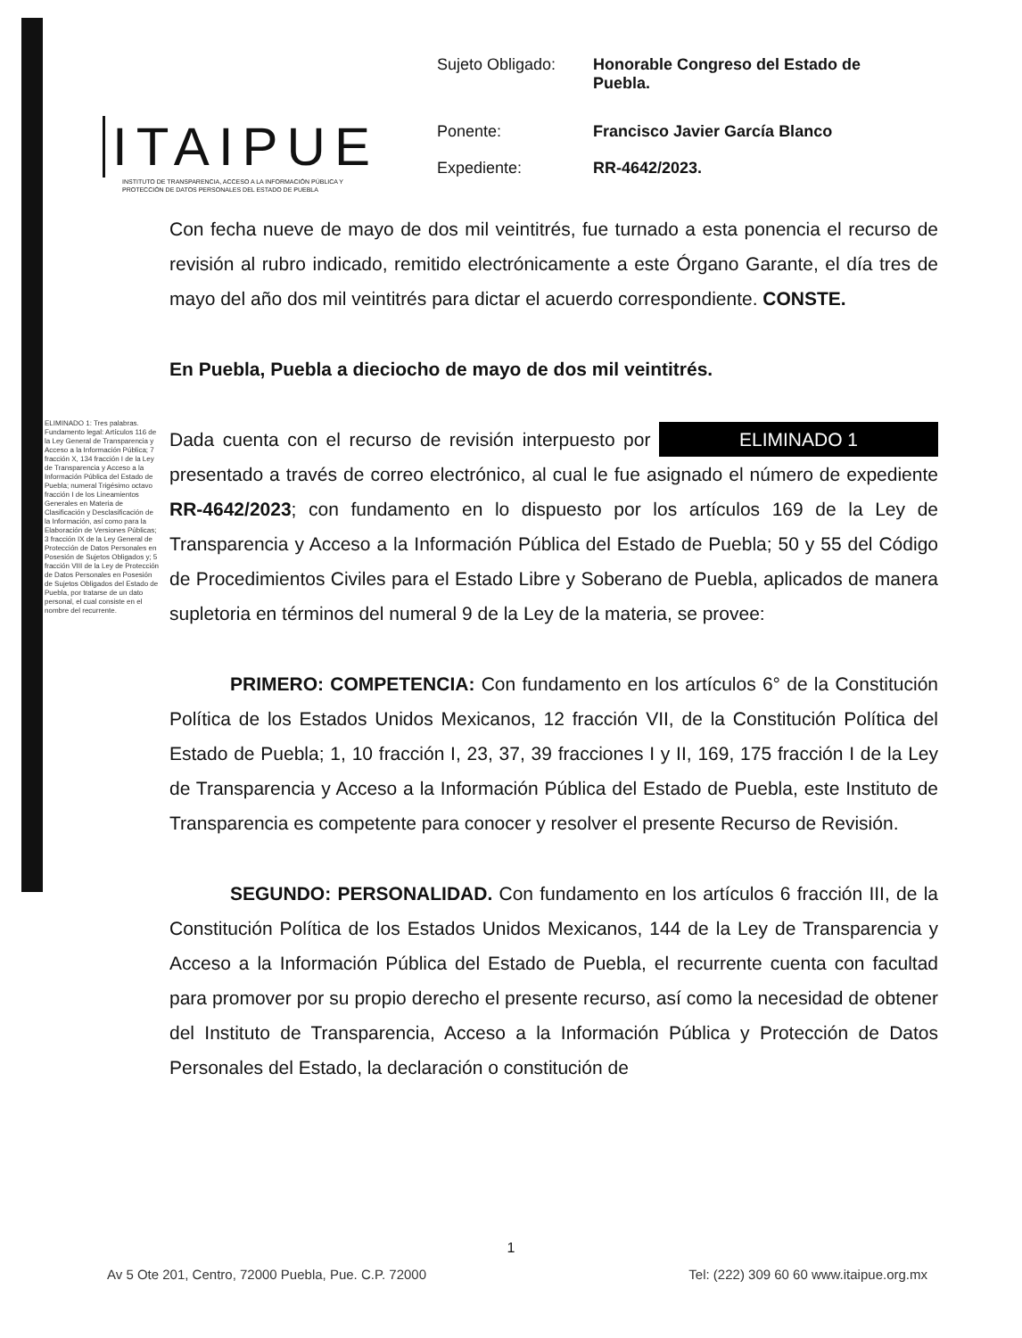ITAIPUE
INSTITUTO DE TRANSPARENCIA, ACCESO A LA INFORMACIÓN PÚBLICA Y PROTECCIÓN DE DATOS PERSONALES DEL ESTADO DE PUEBLA
| Sujeto Obligado: | Honorable Congreso del Estado de Puebla. |
| Ponente: | Francisco Javier García Blanco |
| Expediente: | RR-4642/2023. |
ELIMINADO 1: Tres palabras. Fundamento legal: Artículos 116 de la Ley General de Transparencia y Acceso a la Información Pública; 7 fracción X, 134 fracción I de la Ley de Transparencia y Acceso a la Información Pública del Estado de Puebla; numeral Trigésimo octavo fracción I de los Lineamientos Generales en Materia de Clasificación y Desclasificación de la Información, así como para la Elaboración de Versiones Públicas; 3 fracción IX de la Ley General de Protección de Datos Personales en Posesión de Sujetos Obligados y; 5 fracción VIII de la Ley de Protección de Datos Personales en Posesión de Sujetos Obligados del Estado de Puebla, por tratarse de un dato personal, el cual consiste en el nombre del recurrente.
Con fecha nueve de mayo de dos mil veintitrés, fue turnado a esta ponencia el recurso de revisión al rubro indicado, remitido electrónicamente a este Órgano Garante, el día tres de mayo del año dos mil veintitrés para dictar el acuerdo correspondiente. CONSTE.
En Puebla, Puebla a dieciocho de mayo de dos mil veintitrés.
Dada cuenta con el recurso de revisión interpuesto por ELIMINADO 1 presentado a través de correo electrónico, al cual le fue asignado el número de expediente RR-4642/2023; con fundamento en lo dispuesto por los artículos 169 de la Ley de Transparencia y Acceso a la Información Pública del Estado de Puebla; 50 y 55 del Código de Procedimientos Civiles para el Estado Libre y Soberano de Puebla, aplicados de manera supletoria en términos del numeral 9 de la Ley de la materia, se provee:
PRIMERO: COMPETENCIA: Con fundamento en los artículos 6° de la Constitución Política de los Estados Unidos Mexicanos, 12 fracción VII, de la Constitución Política del Estado de Puebla; 1, 10 fracción I, 23, 37, 39 fracciones I y II, 169, 175 fracción I de la Ley de Transparencia y Acceso a la Información Pública del Estado de Puebla, este Instituto de Transparencia es competente para conocer y resolver el presente Recurso de Revisión.
SEGUNDO: PERSONALIDAD. Con fundamento en los artículos 6 fracción III, de la Constitución Política de los Estados Unidos Mexicanos, 144 de la Ley de Transparencia y Acceso a la Información Pública del Estado de Puebla, el recurrente cuenta con facultad para promover por su propio derecho el presente recurso, así como la necesidad de obtener del Instituto de Transparencia, Acceso a la Información Pública y Protección de Datos Personales del Estado, la declaración o constitución de
1
Av 5 Ote 201, Centro, 72000 Puebla, Pue. C.P. 72000 Tel: (222) 309 60 60 www.itaipue.org.mx